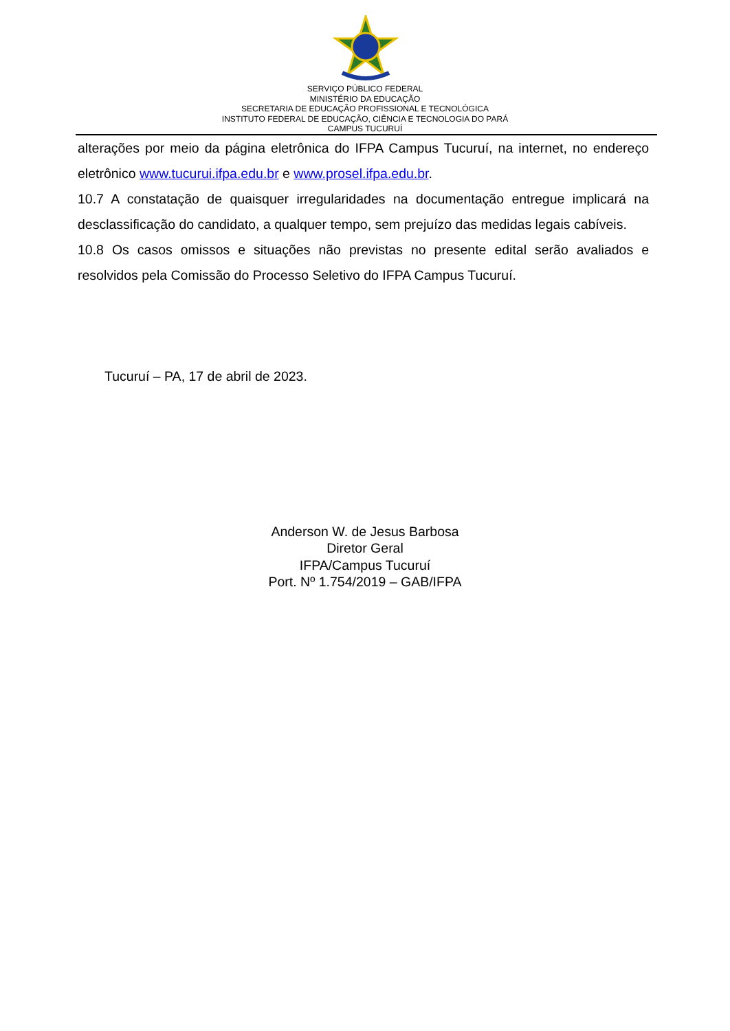SERVIÇO PÚBLICO FEDERAL
MINISTÉRIO DA EDUCAÇÃO
SECRETARIA DE EDUCAÇÃO PROFISSIONAL E TECNOLÓGICA
INSTITUTO FEDERAL DE EDUCAÇÃO, CIÊNCIA E TECNOLOGIA DO PARÁ
CAMPUS TUCURUÍ
alterações por meio da página eletrônica do IFPA Campus Tucuruí, na internet, no endereço eletrônico www.tucurui.ifpa.edu.br e www.prosel.ifpa.edu.br.
10.7 A constatação de quaisquer irregularidades na documentação entregue implicará na desclassificação do candidato, a qualquer tempo, sem prejuízo das medidas legais cabíveis.
10.8 Os casos omissos e situações não previstas no presente edital serão avaliados e resolvidos pela Comissão do Processo Seletivo do IFPA Campus Tucuruí.
Tucuruí – PA, 17 de abril de 2023.
Anderson W. de Jesus Barbosa
Diretor Geral
IFPA/Campus Tucuruí
Port. Nº 1.754/2019 – GAB/IFPA